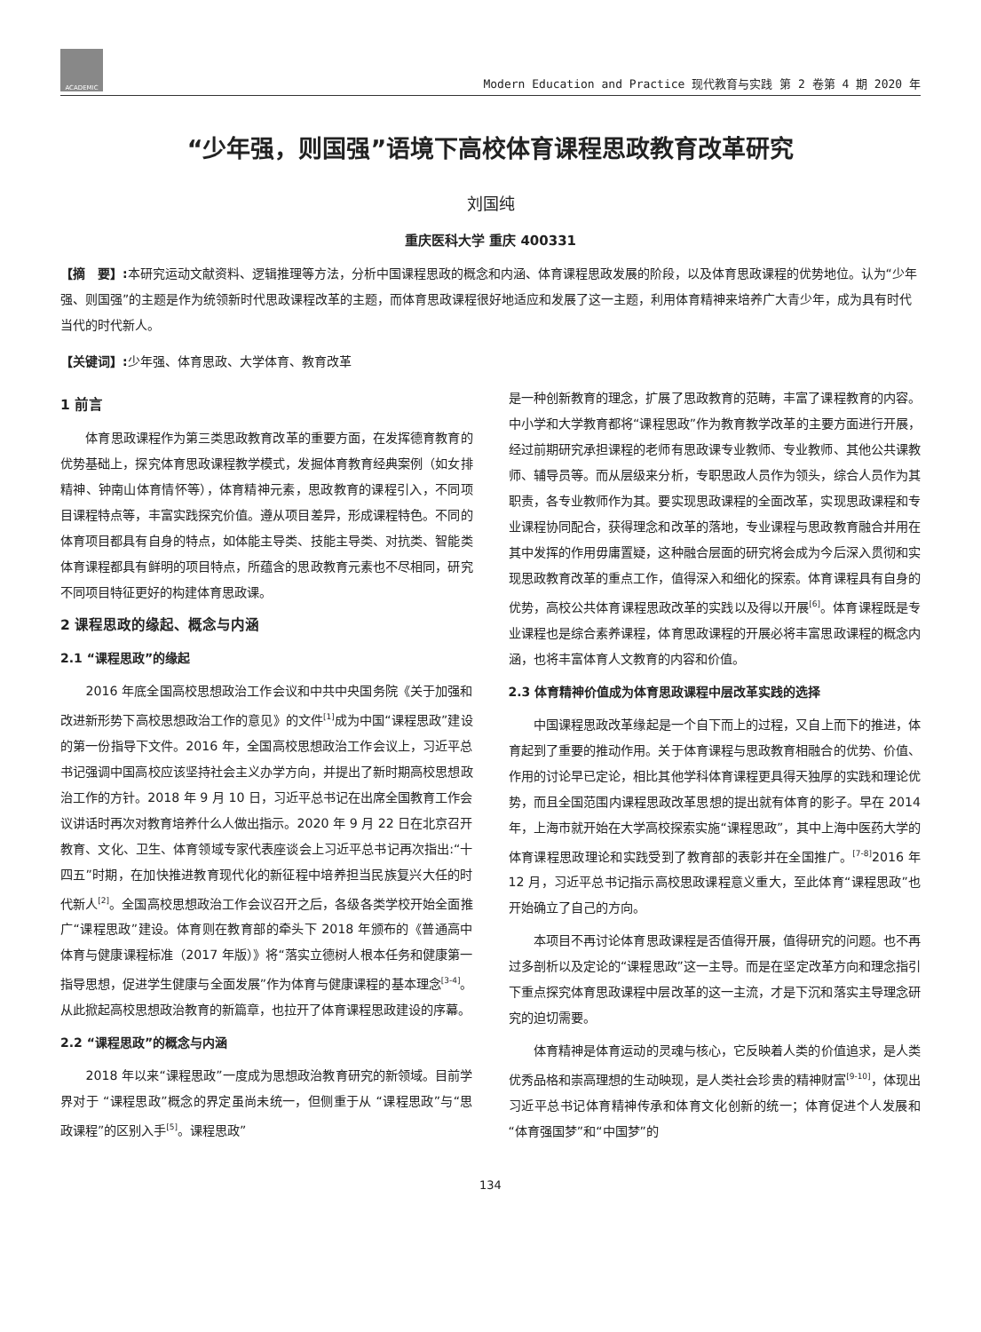ACADEMIC
Modern Education and Practice 现代教育与实践 第 2 卷第 4 期 2020 年
“少年强，则国强”语境下高校体育课程思政教育改革研究
刘国纯
重庆医科大学 重庆 400331
【摘　要】: 本研究运动文献资料、逻辑推理等方法，分析中国课程思政的概念和内涵、体育课程思政发展的阶段，以及体育思政课程的优势地位。认为“少年强、则国强”的主题是作为统领新时代思政课程改革的主题，而体育思政课程很好地适应和发展了这一主题，利用体育精神来培养广大青少年，成为具有时代当代的时代新人。
【关键词】: 少年强、体育思政、大学体育、教育改革
1 前言
体育思政课程作为第三类思政教育改革的重要方面，在发挥德育教育的优势基础上，探究体育思政课程教学模式，发掘体育教育经典案例（如女排精神、钟南山体育情怀等），体育精神元素，思政教育的课程引入，不同项目课程特点等，丰富实践探究价值。遵从项目差异，形成课程特色。不同的体育项目都具有自身的特点，如体能主导类、技能主导类、对抗类、智能类体育课程都具有鲜明的项目特点，所蕴含的思政教育元素也不尽相同，研究不同项目特征更好的构建体育思政课。
2 课程思政的缘起、概念与内涵
2.1 “课程思政”的缘起
2016 年底全国高校思想政治工作会议和中共中央国务院《关于加强和改进新形势下高校思想政治工作的意见》的文件<sup>[1]</sup>成为中国“课程思政”建设的第一份指导下文件。2016 年，全国高校思想政治工作会议上，习近平总书记强调中国高校应该坚持社会主义办学方向，并提出了新时期高校思想政治工作的方针。2018 年 9 月 10 日，习近平总书记在出席全国教育工作会议讲话时再次对教育培养什么人做出指示。2020 年 9 月 22 日在北京召开教育、文化、卫生、体育领域专家代表座谈会上习近平总书记再次指出:“十四五”时期，在加快推进教育现代化的新征程中培养担当民族复兴大任的时代新人<sup>[2]</sup>。全国高校思想政治工作会议召开之后，各级各类学校开始全面推广“课程思政”建设。体育则在教育部的牵头下 2018 年颁布的《普通高中体育与健康课程标准（2017 年版）》将“落实立德树人根本任务和健康第一指导思想，促进学生健康与全面发展”作为体育与健康课程的基本理念<sup>[3-4]</sup>。从此掀起高校思想政治教育的新篇章，也拉开了体育课程思政建设的序幕。
2.2 “课程思政”的概念与内涵
2018 年以来“课程思政”一度成为思想政治教育研究的新领域。目前学界对于 “课程思政”概念的界定虽尚未统一，但侧重于从 “课程思政”与“思政课程”的区别入手<sup>[5]</sup>。课程思政”
是一种创新教育的理念，扩展了思政教育的范畴，丰富了课程教育的内容。中小学和大学教育都将“课程思政”作为教育教学改革的主要方面进行开展，经过前期研究承担课程的老师有思政课专业教师、专业教师、其他公共课教师、辅导员等。而从层级来分析，专职思政人员作为领头，综合人员作为其职责，各专业教师作为其。要实现思政课程的全面改革，实现思政课程和专业课程协同配合，获得理念和改革的落地，专业课程与思政教育融合并用在其中发挥的作用毋庸置疑，这种融合层面的研究将会成为今后深入贯彻和实现思政教育改革的重点工作，值得深入和细化的探索。体育课程具有自身的优势，高校公共体育课程思政改革的实践以及得以开展<sup>[6]</sup>。体育课程既是专业课程也是综合素养课程，体育思政课程的开展必将丰富思政课程的概念内涵，也将丰富体育人文教育的内容和价值。
2.3 体育精神价值成为体育思政课程中层改革实践的选择
中国课程思政改革缘起是一个自下而上的过程，又自上而下的推进，体育起到了重要的推动作用。关于体育课程与思政教育相融合的优势、价值、作用的讨论早已定论，相比其他学科体育课程更具得天独厚的实践和理论优势，而且全国范围内课程思政改革思想的提出就有体育的影子。早在 2014 年，上海市就开始在大学高校探索实施“课程思政”，其中上海中医药大学的体育课程思政理论和实践受到了教育部的表彰并在全国推广。<sup>[7-8]</sup>2016 年 12 月，习近平总书记指示高校思政课程意义重大，至此体育“课程思政”也开始确立了自己的方向。
本项目不再讨论体育思政课程是否值得开展，值得研究的问题。也不再过多剖析以及定论的“课程思政”这一主导。而是在坚定改革方向和理念指引下重点探究体育思政课程中层改革的这一主流，才是下沉和落实主导理念研究的迫切需要。
体育精神是体育运动的灵魂与核心，它反映着人类的价值追求，是人类优秀品格和崇高理想的生动映现，是人类社会珍贵的精神财富<sup>[9-10]</sup>，体现出习近平总书记体育精神传承和体育文化创新的统一；体育促进个人发展和“体育强国梦”和“中国梦”的
134